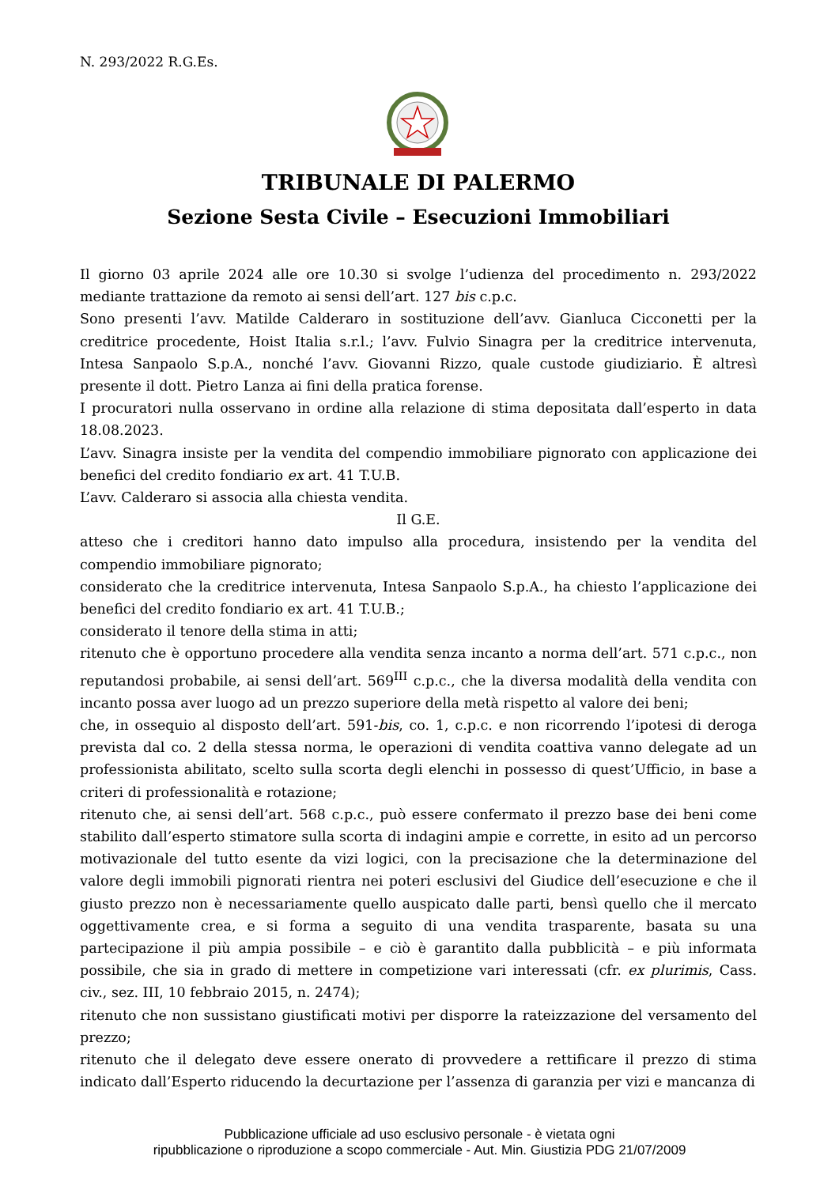N. 293/2022 R.G.Es.
TRIBUNALE DI PALERMO
Sezione Sesta Civile – Esecuzioni Immobiliari
Il giorno 03 aprile 2024 alle ore 10.30 si svolge l’udienza del procedimento n. 293/2022 mediante trattazione da remoto ai sensi dell’art. 127 bis c.p.c.
Sono presenti l’avv. Matilde Calderaro in sostituzione dell’avv. Gianluca Cicconetti per la creditrice procedente, Hoist Italia s.r.l.; l’avv. Fulvio Sinagra per la creditrice intervenuta, Intesa Sanpaolo S.p.A., nonché l’avv. Giovanni Rizzo, quale custode giudiziario. È altresì presente il dott. Pietro Lanza ai fini della pratica forense.
I procuratori nulla osservano in ordine alla relazione di stima depositata dall’esperto in data 18.08.2023.
L’avv. Sinagra insiste per la vendita del compendio immobiliare pignorato con applicazione dei benefici del credito fondiario ex art. 41 T.U.B.
L’avv. Calderaro si associa alla chiesta vendita.
Il G.E.
atteso che i creditori hanno dato impulso alla procedura, insistendo per la vendita del compendio immobiliare pignorato;
considerato che la creditrice intervenuta, Intesa Sanpaolo S.p.A., ha chiesto l’applicazione dei benefici del credito fondiario ex art. 41 T.U.B.;
considerato il tenore della stima in atti;
ritenuto che è opportuno procedere alla vendita senza incanto a norma dell’art. 571 c.p.c., non reputandosi probabile, ai sensi dell’art. 569<sup>III</sup> c.p.c., che la diversa modalità della vendita con incanto possa aver luogo ad un prezzo superiore della metà rispetto al valore dei beni;
che, in ossequio al disposto dell’art. 591-bis, co. 1, c.p.c. e non ricorrendo l’ipotesi di deroga prevista dal co. 2 della stessa norma, le operazioni di vendita coattiva vanno delegate ad un professionista abilitato, scelto sulla scorta degli elenchi in possesso di quest’Ufficio, in base a criteri di professionalità e rotazione;
ritenuto che, ai sensi dell’art. 568 c.p.c., può essere confermato il prezzo base dei beni come stabilito dall’esperto stimatore sulla scorta di indagini ampie e corrette, in esito ad un percorso motivazionale del tutto esente da vizi logici, con la precisazione che la determinazione del valore degli immobili pignorati rientra nei poteri esclusivi del Giudice dell’esecuzione e che il giusto prezzo non è necessariamente quello auspicato dalle parti, bensì quello che il mercato oggettivamente crea, e si forma a seguito di una vendita trasparente, basata su una partecipazione il più ampia possibile – e ciò è garantito dalla pubblicità – e più informata possibile, che sia in grado di mettere in competizione vari interessati (cfr. ex plurimis, Cass. civ., sez. III, 10 febbraio 2015, n. 2474);
ritenuto che non sussistano giustificati motivi per disporre la rateizzazione del versamento del prezzo;
ritenuto che il delegato deve essere onerato di provvedere a rettificare il prezzo di stima indicato dall’Esperto riducendo la decurtazione per l’assenza di garanzia per vizi e mancanza di
Pubblicazione ufficiale ad uso esclusivo personale - è vietata ogni
ripubblicazione o riproduzione a scopo commerciale - Aut. Min. Giustizia PDG 21/07/2009